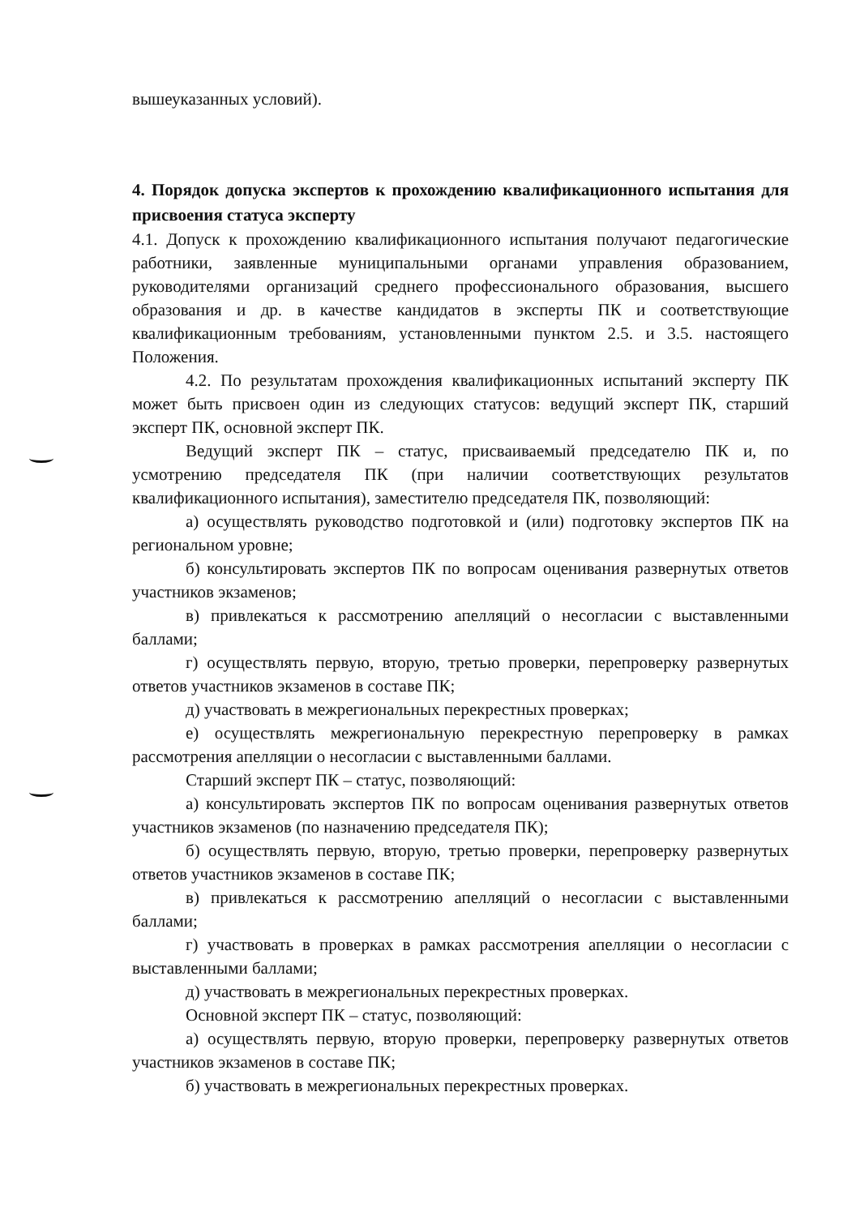вышеуказанных условий).
4. Порядок допуска экспертов к прохождению квалификационного испытания для присвоения статуса эксперту
4.1. Допуск к прохождению квалификационного испытания получают педагогические работники, заявленные муниципальными органами управления образованием, руководителями организаций среднего профессионального образования, высшего образования и др. в качестве кандидатов в эксперты ПК и соответствующие квалификационным требованиям, установленными пунктом 2.5. и 3.5. настоящего Положения.
4.2. По результатам прохождения квалификационных испытаний эксперту ПК может быть присвоен один из следующих статусов: ведущий эксперт ПК, старший эксперт ПК, основной эксперт ПК.
Ведущий эксперт ПК – статус, присваиваемый председателю ПК и, по усмотрению председателя ПК (при наличии соответствующих результатов квалификационного испытания), заместителю председателя ПК, позволяющий:
а) осуществлять руководство подготовкой и (или) подготовку экспертов ПК на региональном уровне;
б) консультировать экспертов ПК по вопросам оценивания развернутых ответов участников экзаменов;
в) привлекаться к рассмотрению апелляций о несогласии с выставленными баллами;
г) осуществлять первую, вторую, третью проверки, перепроверку развернутых ответов участников экзаменов в составе ПК;
д) участвовать в межрегиональных перекрестных проверках;
е) осуществлять межрегиональную перекрестную перепроверку в рамках рассмотрения апелляции о несогласии с выставленными баллами.
Старший эксперт ПК – статус, позволяющий:
а) консультировать экспертов ПК по вопросам оценивания развернутых ответов участников экзаменов (по назначению председателя ПК);
б) осуществлять первую, вторую, третью проверки, перепроверку развернутых ответов участников экзаменов в составе ПК;
в) привлекаться к рассмотрению апелляций о несогласии с выставленными баллами;
г) участвовать в проверках в рамках рассмотрения апелляции о несогласии с выставленными баллами;
д) участвовать в межрегиональных перекрестных проверках.
Основной эксперт ПК – статус, позволяющий:
а) осуществлять первую, вторую проверки, перепроверку развернутых ответов участников экзаменов в составе ПК;
б) участвовать в межрегиональных перекрестных проверках.